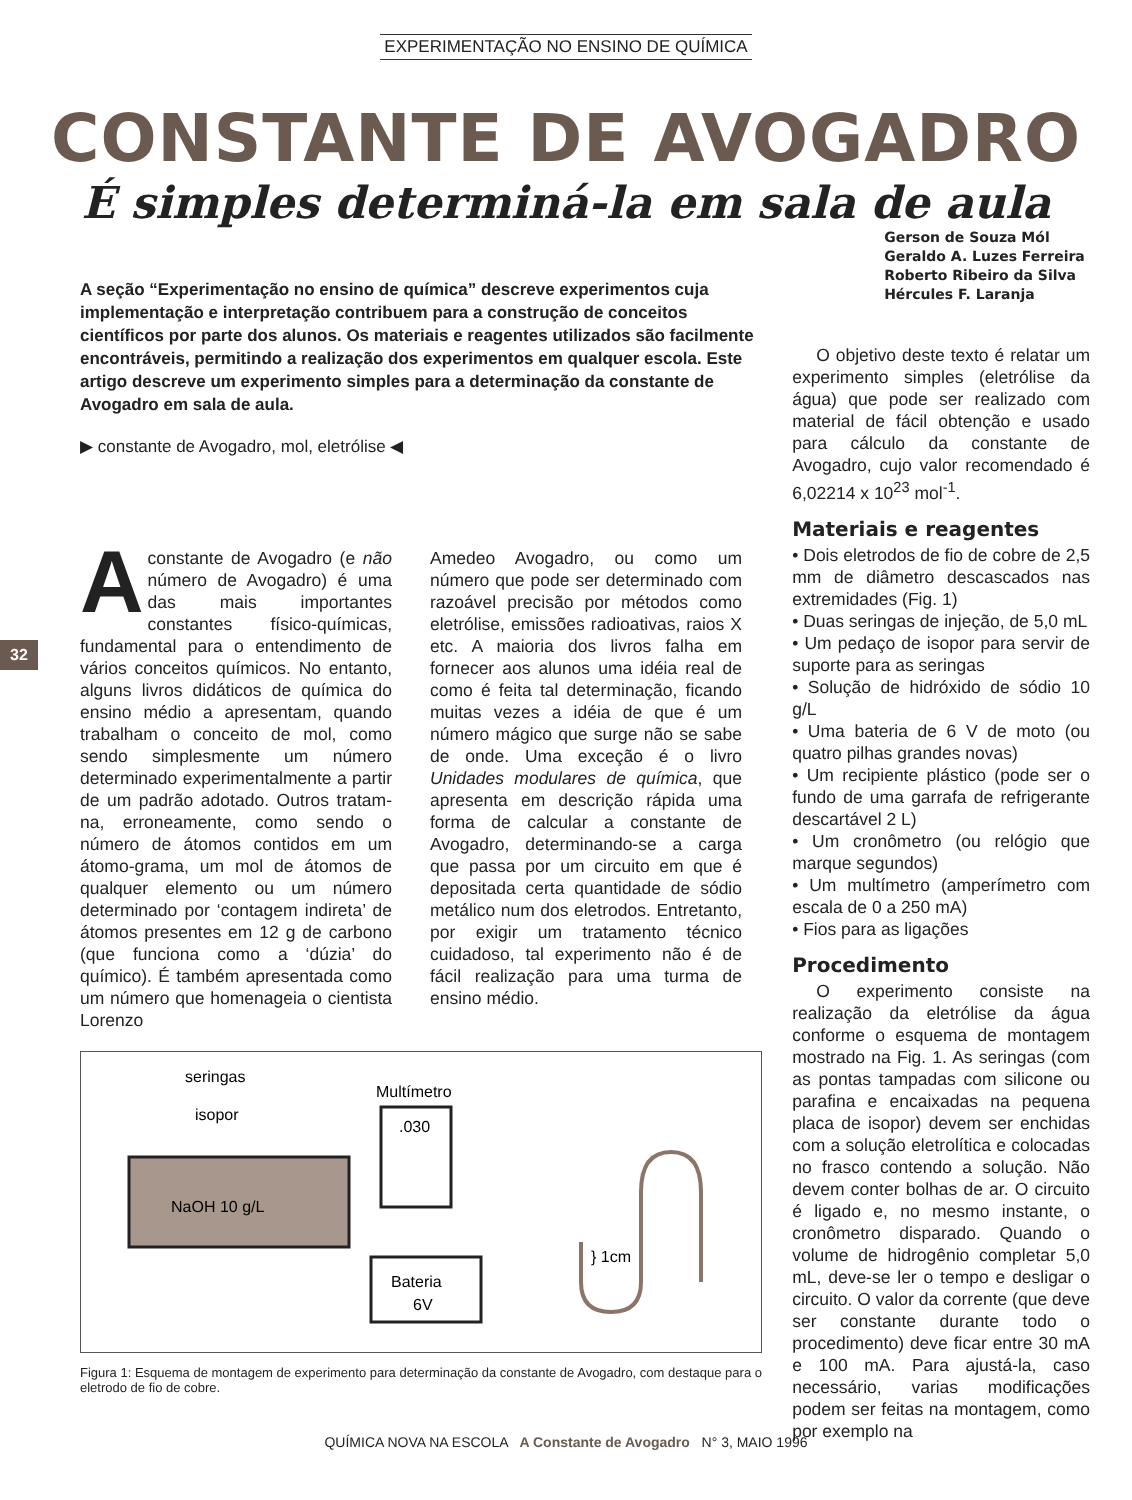EXPERIMENTAÇÃO NO ENSINO DE QUÍMICA
CONSTANTE DE AVOGADRO
É simples determiná-la em sala de aula
32
A seção “Experimentação no ensino de química” descreve experimentos cuja implementação e interpretação contribuem para a construção de conceitos científicos por parte dos alunos. Os materiais e reagentes utilizados são facilmente encontráveis, permitindo a realização dos experimentos em qualquer escola. Este artigo descreve um experimento simples para a determinação da constante de Avogadro em sala de aula.
▶ constante de Avogadro, mol, eletrólise ◀
Aconstante de Avogadro (e não número de Avogadro) é uma das mais importantes constantes físico-químicas, fundamental para o entendimento de vários conceitos químicos. No entanto, alguns livros didáticos de química do ensino médio a apresentam, quando trabalham o conceito de mol, como sendo simplesmente um número determinado experimentalmente a partir de um padrão adotado. Outros tratam-na, erroneamente, como sendo o número de átomos contidos em um átomo-grama, um mol de átomos de qualquer elemento ou um número determinado por ‘contagem indireta’ de átomos presentes em 12 g de carbono (que funciona como a ‘dúzia’ do químico). É também apresentada como um número que homenageia o cientista Lorenzo
Amedeo Avogadro, ou como um número que pode ser determinado com razoável precisão por métodos como eletrólise, emissões radioativas, raios X etc. A maioria dos livros falha em fornecer aos alunos uma idéia real de como é feita tal determinação, ficando muitas vezes a idéia de que é um número mágico que surge não se sabe de onde. Uma exceção é o livro Unidades modulares de química, que apresenta em descrição rápida uma forma de calcular a constante de Avogadro, determinando-se a carga que passa por um circuito em que é depositada certa quantidade de sódio metálico num dos eletrodos. Entretanto, por exigir um tratamento técnico cuidadoso, tal experimento não é de fácil realização para uma turma de ensino médio.
NaOH 10 g/L
seringas
isopor
Multímetro
.030
Bateria
6V
} 1cm
Figura 1: Esquema de montagem de experimento para determinação da constante de Avogadro, com destaque para o eletrodo de fio de cobre.
Gerson de Souza Mól
Geraldo A. Luzes Ferreira
Roberto Ribeiro da Silva
Hércules F. Laranja
O objetivo deste texto é relatar um experimento simples (eletrólise da água) que pode ser realizado com material de fácil obtenção e usado para cálculo da constante de Avogadro, cujo valor recomendado é 6,02214 x 10<sup>23</sup> mol<sup>-1</sup>.
Materiais e reagentes
• Dois eletrodos de fio de cobre de 2,5 mm de diâmetro descascados nas extremidades (Fig. 1)
• Duas seringas de injeção, de 5,0 mL
• Um pedaço de isopor para servir de suporte para as seringas
• Solução de hidróxido de sódio 10 g/L
• Uma bateria de 6 V de moto (ou quatro pilhas grandes novas)
• Um recipiente plástico (pode ser o fundo de uma garrafa de refrigerante descartável 2 L)
• Um cronômetro (ou relógio que marque segundos)
• Um multímetro (amperímetro com escala de 0 a 250 mA)
• Fios para as ligações
Procedimento
O experimento consiste na realização da eletrólise da água conforme o esquema de montagem mostrado na Fig. 1. As seringas (com as pontas tampadas com silicone ou parafina e encaixadas na pequena placa de isopor) devem ser enchidas com a solução eletrolítica e colocadas no frasco contendo a solução. Não devem conter bolhas de ar. O circuito é ligado e, no mesmo instante, o cronômetro disparado. Quando o volume de hidrogênio completar 5,0 mL, deve-se ler o tempo e desligar o circuito. O valor da corrente (que deve ser constante durante todo o procedimento) deve ficar entre 30 mA e 100 mA. Para ajustá-la, caso necessário, varias modificações podem ser feitas na montagem, como por exemplo na
QUÍMICA NOVA NA ESCOLA A Constante de Avogadro N° 3, MAIO 1996